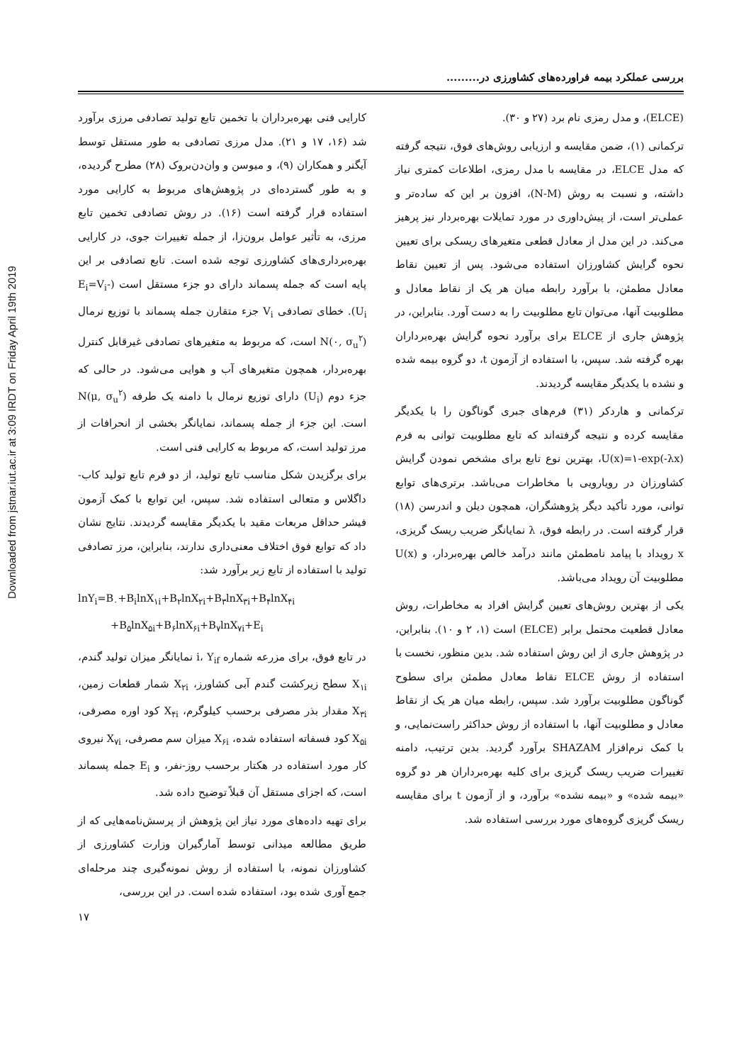Downloaded from jstnar.iut.ac.ir at 3:09 IRDT on Friday April 19th 2019
بررسی عملکرد بیمه فراورده‌های کشاورزی در.........
(ELCE)، و مدل رمزی نام برد (۲۷ و ۳۰).
ترکمانی (۱)، ضمن مقایسه و ارزیابی روش‌های فوق، نتیجه گرفته که مدل ELCE، در مقایسه با مدل رمزی، اطلاعات کمتری نیاز داشته، و نسبت به روش (N-M)، افزون بر این که ساده‌تر و عملی‌تر است، از پیش‌داوری در مورد تمایلات بهره‌بردار نیز پرهیز می‌کند. در این مدل از معادل قطعی متغیرهای ریسکی برای تعیین نحوه گرایش کشاورزان استفاده می‌شود. پس از تعیین نقاط معادل مطمئن، با برآورد رابطه میان هر یک از نقاط معادل و مطلوبیت آنها، می‌توان تابع مطلوبیت را به دست آورد. بنابراین، در پژوهش جاری از ELCE برای برآورد نحوه گرایش بهره‌برداران بهره گرفته شد. سپس، با استفاده از آزمون t، دو گروه بیمه شده و نشده با یکدیگر مقایسه گردیدند.
ترکمانی و هاردکر (۳۱) فرم‌های جبری گوناگون را با یکدیگر مقایسه کرده و نتیجه گرفته‌اند که تابع مطلوبیت توانی به فرم U(x)=۱-exp(-λx)، بهترین نوع تابع برای مشخص نمودن گرایش کشاورزان در رویارویی با مخاطرات می‌باشد. برتری‌های توابع توانی، مورد تأکید دیگر پژوهشگران، همچون دیلن و اندرسن (۱۸) قرار گرفته است. در رابطه فوق، λ نمایانگر ضریب ریسک گریزی، x رویداد با پیامد نامطمئن مانند درآمد خالص بهره‌بردار، و U(x) مطلوبیت آن رویداد می‌باشد.
یکی از بهترین روش‌های تعیین گرایش افراد به مخاطرات، روش معادل قطعیت محتمل برابر (ELCE) است (۱، ۲ و ۱۰). بنابراین، در پژوهش جاری از این روش استفاده شد. بدین منظور، نخست با استفاده از روش ELCE نقاط معادل مطمئن برای سطوح گوناگون مطلوبیت برآورد شد. سپس، رابطه میان هر یک از نقاط معادل و مطلوبیت آنها، با استفاده از روش حداکثر راست‌نمایی، و با کمک نرم‌افزار SHAZAM برآورد گردید. بدین ترتیب، دامنه تغییرات ضریب ریسک گریزی برای کلیه بهره‌برداران هر دو گروه «بیمه شده» و «بیمه نشده» برآورد، و از آزمون t برای مقایسه ریسک گریزی گروه‌های مورد بررسی استفاده شد.
کارایی فنی بهره‌برداران با تخمین تابع تولید تصادفی مرزی برآورد شد (۱۶، ۱۷ و ۲۱). مدل مرزی تصادفی به طور مستقل توسط آیگنر و همکاران (۹)، و میوسن و وان‌دن‌بروک (۲۸) مطرح گردیده، و به طور گسترده‌ای در پژوهش‌های مربوط به کارایی مورد استفاده قرار گرفته است (۱۶). در روش تصادفی تخمین تابع مرزی، به تأثیر عوامل برون‌زا، از جمله تغییرات جوی، در کارایی بهره‌برداری‌های کشاورزی توجه شده است. تابع تصادفی بر این پایه است که جمله پسماند دارای دو جزء مستقل است (E<sub>i</sub>=V<sub>i</sub>-U<sub>i</sub>). خطای تصادفی V<sub>i</sub> جزء متقارن جمله پسماند با توزیع نرمال N(۰, σ<sub>u</sub><sup>۲</sup>) است، که مربوط به متغیرهای تصادفی غیرقابل کنترل بهره‌بردار، همچون متغیرهای آب و هوایی می‌شود. در حالی که جزء دوم (U<sub>i</sub>) دارای توزیع نرمال با دامنه یک طرفه N(μ, σ<sub>u</sub><sup>۲</sup>) است. این جزء از جمله پسماند، نمایانگر بخشی از انحرافات از مرز تولید است، که مربوط به کارایی فنی است.
برای برگزیدن شکل مناسب تابع تولید، از دو فرم تابع تولید کاب-داگلاس و متعالی استفاده شد. سپس، این توابع با کمک آزمون فیشر حداقل مربعات مقید با یکدیگر مقایسه گردیدند. نتایج نشان داد که توابع فوق اختلاف معنی‌داری ندارند، بنابراین، مرز تصادفی تولید با استفاده از تابع زیر برآورد شد:
lnY<sub>i</sub>=B<sub>۰</sub>+B<sub>i</sub>lnX<sub>۱i</sub>+B<sub>۲</sub>lnX<sub>۲i</sub>+B<sub>۳</sub>lnX<sub>۳i</sub>+B<sub>۴</sub>lnX<sub>۴i</sub>
+B<sub>۵</sub>lnX<sub>۵i</sub>+B<sub>۶</sub>lnX<sub>۶i</sub>+B<sub>۷</sub>lnX<sub>۷i</sub>+E<sub>i</sub>
در تابع فوق، برای مزرعه شماره i، Y<sub>if</sub> نمایانگر میزان تولید گندم، X<sub>۱i</sub> سطح زیرکشت گندم آبی کشاورز، X<sub>۲i</sub> شمار قطعات زمین، X<sub>۳i</sub> مقدار بذر مصرفی برحسب کیلوگرم، X<sub>۴i</sub> کود اوره مصرفی، X<sub>۵i</sub> کود فسفاته استفاده شده، X<sub>۶i</sub> میزان سم مصرفی، X<sub>۷i</sub> نیروی کار مورد استفاده در هکتار برحسب روز-نفر، و E<sub>i</sub> جمله پسماند است، که اجزای مستقل آن قبلاً توضیح داده شد.
برای تهیه داده‌های مورد نیاز این پژوهش از پرسش‌نامه‌هایی که از طریق مطالعه میدانی توسط آمارگیران وزارت کشاورزی از کشاورزان نمونه، با استفاده از روش نمونه‌گیری چند مرحله‌ای جمع آوری شده بود، استفاده شده است. در این بررسی،
۱۷